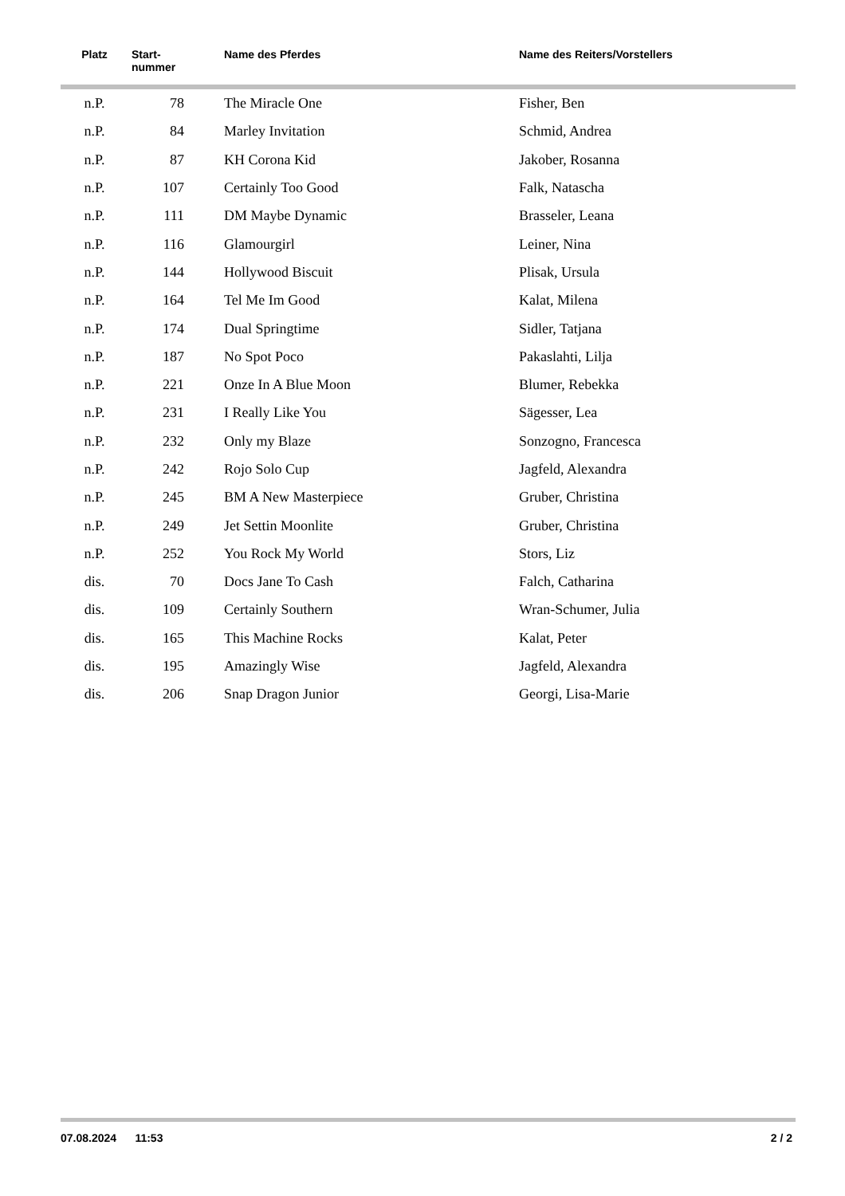| Platz | Start- nummer | Name des Pferdes | Name des Reiters/Vorstellers |
| --- | --- | --- | --- |
| n.P. | 78 | The Miracle One | Fisher, Ben |
| n.P. | 84 | Marley Invitation | Schmid, Andrea |
| n.P. | 87 | KH Corona Kid | Jakober, Rosanna |
| n.P. | 107 | Certainly Too Good | Falk, Natascha |
| n.P. | 111 | DM Maybe Dynamic | Brasseler, Leana |
| n.P. | 116 | Glamourgirl | Leiner, Nina |
| n.P. | 144 | Hollywood Biscuit | Plisak, Ursula |
| n.P. | 164 | Tel Me Im Good | Kalat, Milena |
| n.P. | 174 | Dual Springtime | Sidler, Tatjana |
| n.P. | 187 | No Spot Poco | Pakaslahti, Lilja |
| n.P. | 221 | Onze In A Blue Moon | Blumer, Rebekka |
| n.P. | 231 | I Really Like You | Sägesser, Lea |
| n.P. | 232 | Only my Blaze | Sonzogno, Francesca |
| n.P. | 242 | Rojo Solo Cup | Jagfeld, Alexandra |
| n.P. | 245 | BM A New Masterpiece | Gruber, Christina |
| n.P. | 249 | Jet Settin Moonlite | Gruber, Christina |
| n.P. | 252 | You Rock My World | Stors, Liz |
| dis. | 70 | Docs Jane To Cash | Falch, Catharina |
| dis. | 109 | Certainly Southern | Wran-Schumer, Julia |
| dis. | 165 | This Machine Rocks | Kalat, Peter |
| dis. | 195 | Amazingly Wise | Jagfeld, Alexandra |
| dis. | 206 | Snap Dragon Junior | Georgi, Lisa-Marie |
07.08.2024 11:53 2 / 2